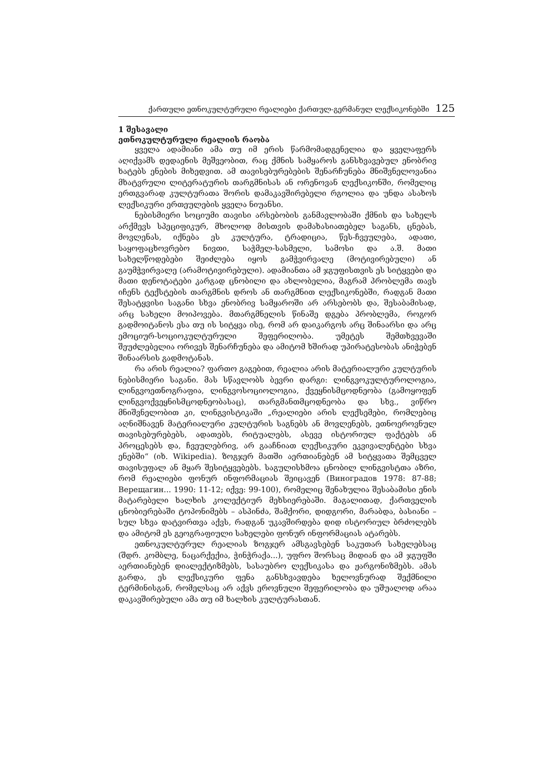ქართული ეთნოკულტურული რეალიები ქართულ-გერმანულ ლექსიკონებში 125
1 შესავალი
ეთნოკულტურული რეალიის რაობა
ყველა ადამიანი ამა თუ იმ ერის წარმომადგენელია და ყველაფერს აღიქვამს დედაენის მეშვეობით, რაც ქმნის სამყაროს განსხვავებულ ენობრივ ხატებს ენების მიხედვით. ამ თავისებურებების შენარჩუნება მნიშვნელოვანია მხატვრული ლიტერატურის თარგმნისას ან ორენოვან ლექსიკონში, რომელიც ერთგვარად კულტურათა შორის დამაკავშირებელი რგოლია და უნდა ასახოს ლექსიკური ერთეულების ყველა ნიუანსი.
ნებისმიერი სოციუმი თავისი არსებობის განმავლობაში ქმნის და სახელს არქმევს სპეციფიკურ, მხოლოდ მისთვის დამახასიათებელ საგანს, ცნებას, მოვლენას, იქნება ეს კულტურა, ტრადიცია, წეს-ჩვეულება, ადათი, საყოფაცხოვრებო ნივთი, საჭმელ-სასმელი, სამოსი და ა.შ. მათი სახელწოდებები შეიძლება იყოს გამჭვირვალე (მოტივირებული) ან გაუმჭვირვალე (არამოტივირებული). ადამიანთა ამ ჯგუფისთვის ეს სიტყვები და მათი დენოტატები კარგად ცნობილი და ახლობელია, მაგრამ პრობლემა თავს იჩენს ტექსტების თარგმნის დროს ან თარგმნით ლექსიკონებში, რადგან მათი შესატყვისი საგანი სხვა ენობრივ სამყაროში არ არსებობს და, შესაბამისად, არც სახელი მოიპოვება. მთარგმნელის წინაშე დგება პრობლემა, როგორ გადმოიტანოს ესა თუ ის სიტყვა ისე, რომ არ დაიკარგოს არც შინაარსი და არც ემოციურ-სოციოკულტურული შეფერილობა. უმეტეს შემთხვევაში შეუძლებელია ორივეს შენარჩუნება და ამიტომ ხშირად უპირატესობას ანიჭებენ შინაარსის გადმოტანას.
რა არის რეალია? ფართო გაგებით, რეალია არის მატერიალური კულტურის ნებისმიერი საგანი. მას სწავლობს ბევრი დარგი: ლინგვოკულტუროლოგია, ლინგვოეთნოგრაფია, ლინგვოსოციოლოგია, ქვეყნისმცოდნეობა (გამოყოფენ ლინგვოქვეყნისმცოდნეობასაც), თარგმანთმცოდნეობა და სხვ., ვიწრო მნიშვნელობით კი, ლინგვისტიკაში „რეალიები არის ლექსემები, რომლებიც აღნიშნავენ მატერიალური კულტურის საგნებს ან მოვლენებს, ეთნოეროვნულ თავისებურებებს, ადათებს, რიტუალებს, ასევე ისტორიულ ფაქტებს ან პროცესებს და, ჩვეულებრივ, არ გააჩნიათ ლექსიკური ეკვივალენტები სხვა ენებში“ (იხ. Wikipedia). ზოგჯერ მათში აერთიანებენ ამ სიტყვათა შემცველ თავისუფალ ან მყარ შესიტყვებებს. საგულისხმოა ცნობილ ლინგვისტთა აზრი, რომ რეალიები ფონურ ინფორმაციას შეიცავენ (Виноградов 1978: 87-88; Верещагин... 1990: 11-12; იქვე: 99-100), რომელიც შენახულია შესაბამისი ენის მატარებელი ხალხის კოლექტიურ მეხსიერებაში. მაგალითად, ქართველის ცნობიერებაში ტოპონიმებს – ასპინძა, შამქორი, დიდგორი, მარაბდა, ბასიანი – სულ სხვა დატვირთვა აქვს, რადგან უკავშირდება დიდ ისტორიულ ბრძოლებს და ამიტომ ეს გეოგრაფიული სახელები ფონურ ინფორმაციას ატარებს.
ეთნოკულტურულ რეალიას ზოგჯერ ამსგავსებენ საკუთარ სახელებსაც (შდრ. კომბლე, ნაცარქექია, ჭინჭრაქა...), უფრო შორსაც მიდიან და ამ ჯგუფში აერთიანებენ დიალექტიზმებს, სასაუბრო ლექსიკასა და ჟარგონიზმებს. ამას გარდა, ეს ლექსიკური ფენა განსხვავდება ხელოვნურად შექმნილი ტერმინისგან, რომელსაც არ აქვს ეროვნული შეფერილობა და უშუალოდ არაა დაკავშირებული ამა თუ იმ ხალხის კულტურასთან.